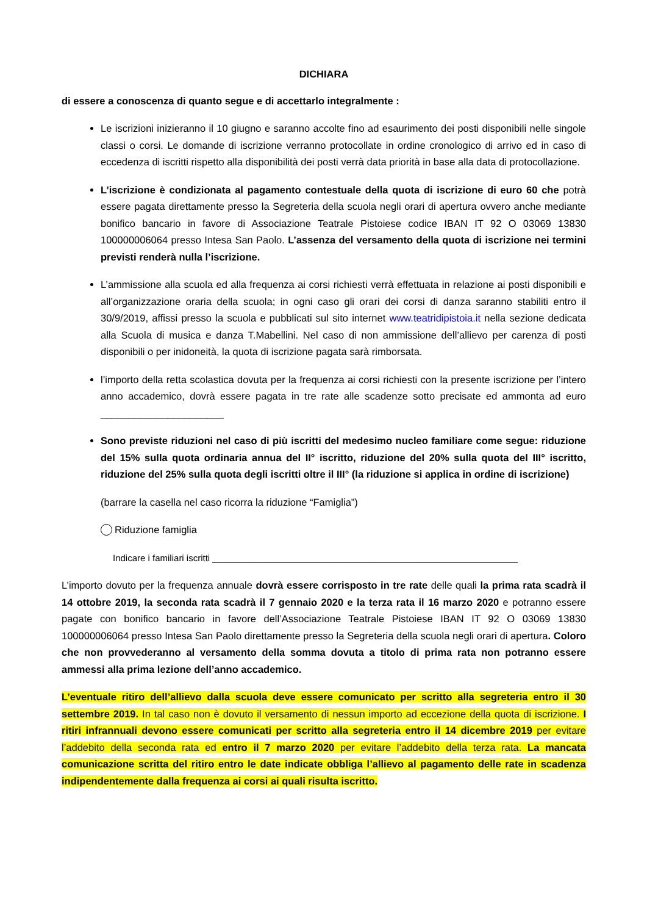DICHIARA
di essere a conoscenza di quanto segue e di accettarlo integralmente :
Le iscrizioni inizieranno il 10 giugno e saranno accolte fino ad esaurimento dei posti disponibili nelle singole classi o corsi. Le domande di iscrizione verranno protocollate in ordine cronologico di arrivo ed in caso di eccedenza di iscritti rispetto alla disponibilità dei posti verrà data priorità in base alla data di protocollazione.
L’iscrizione è condizionata al pagamento contestuale della quota di iscrizione di euro 60 che potrà essere pagata direttamente presso la Segreteria della scuola negli orari di apertura ovvero anche mediante bonifico bancario in favore di Associazione Teatrale Pistoiese codice IBAN IT 92 O 03069 13830 100000006064 presso Intesa San Paolo. L’assenza del versamento della quota di iscrizione nei termini previsti renderà nulla l’iscrizione.
L’ammissione alla scuola ed alla frequenza ai corsi richiesti verrà effettuata in relazione ai posti disponibili e all’organizzazione oraria della scuola; in ogni caso gli orari dei corsi di danza saranno stabiliti entro il 30/9/2019, affissi presso la scuola e pubblicati sul sito internet www.teatridipistoia.it nella sezione dedicata alla Scuola di musica e danza T.Mabellini. Nel caso di non ammissione dell’allievo per carenza di posti disponibili o per inidoneità, la quota di iscrizione pagata sarà rimborsata.
l’importo della retta scolastica dovuta per la frequenza ai corsi richiesti con la presente iscrizione per l’intero anno accademico, dovrà essere pagata in tre rate alle scadenze sotto precisate ed ammonta ad euro ______________________
Sono previste riduzioni nel caso di più iscritti del medesimo nucleo familiare come segue: riduzione del 15% sulla quota ordinaria annua del II° iscritto, riduzione del 20% sulla quota del III° iscritto, riduzione del 25% sulla quota degli iscritti oltre il III° (la riduzione si applica in ordine di iscrizione)
(barrare la casella nel caso ricorra la riduzione “Famiglia”)
Riduzione famiglia
Indicare i familiari iscritti ____________________________________________________________
L’importo dovuto per la frequenza annuale dovrà essere corrisposto in tre rate delle quali la prima rata scadrà il 14 ottobre 2019, la seconda rata scadrà il 7 gennaio 2020 e la terza rata il 16 marzo 2020 e potranno essere pagate con bonifico bancario in favore dell’Associazione Teatrale Pistoiese IBAN IT 92 O 03069 13830 100000006064 presso Intesa San Paolo direttamente presso la Segreteria della scuola negli orari di apertura. Coloro che non provvederanno al versamento della somma dovuta a titolo di prima rata non potranno essere ammessi alla prima lezione dell’anno accademico.
L’eventuale ritiro dell’allievo dalla scuola deve essere comunicato per scritto alla segreteria entro il 30 settembre 2019. In tal caso non è dovuto il versamento di nessun importo ad eccezione della quota di iscrizione. I ritiri infrannuali devono essere comunicati per scritto alla segreteria entro il 14 dicembre 2019 per evitare l’addebito della seconda rata ed entro il 7 marzo 2020 per evitare l’addebito della terza rata. La mancata comunicazione scritta del ritiro entro le date indicate obbliga l’allievo al pagamento delle rate in scadenza indipendentemente dalla frequenza ai corsi ai quali risulta iscritto.